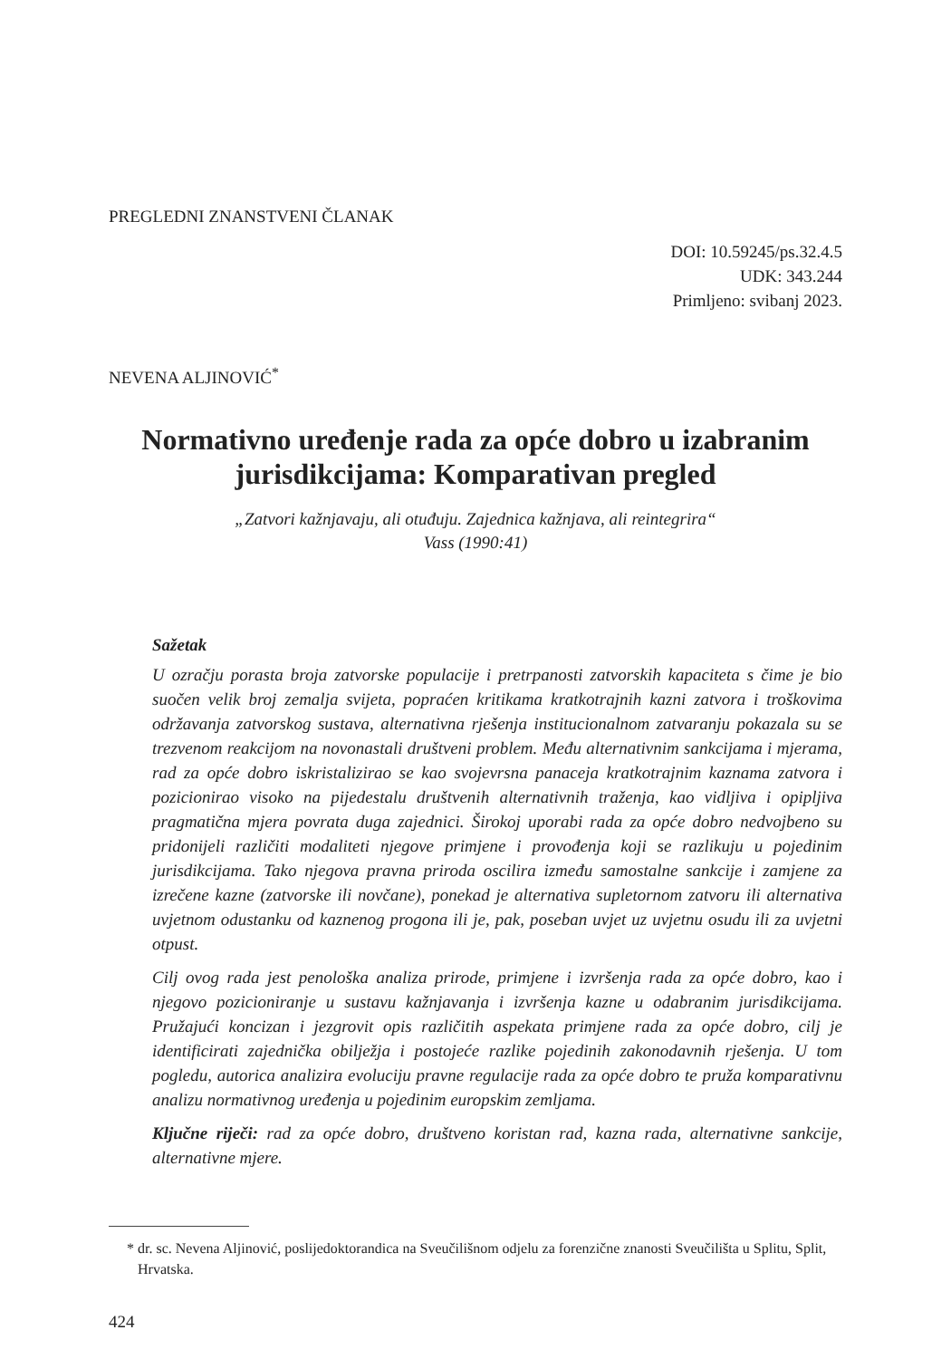PREGLEDNI ZNANSTVENI ČLANAK
DOI: 10.59245/ps.32.4.5
UDK: 343.244
Primljeno: svibanj 2023.
NEVENA ALJINOVIĆ<sup>*</sup>
Normativno uređenje rada za opće dobro u izabranim jurisdikcijama: Komparativan pregled
„Zatvori kažnjavaju, ali otuđuju. Zajednica kažnjava, ali reintegrira“
Vass (1990:41)
Sažetak
U ozračju porasta broja zatvorske populacije i pretrpanosti zatvorskih kapaciteta s čime je bio suočen velik broj zemalja svijeta, popraćen kritikama kratkotrajnih kazni zatvora i troškovima održavanja zatvorskog sustava, alternativna rješenja institucionalnom zatvaranju pokazala su se trezvenom reakcijom na novonastali društveni problem. Među alternativnim sankcijama i mjerama, rad za opće dobro iskristalizirao se kao svojevrsna panaceja kratkotrajnim kaznama zatvora i pozicionirao visoko na pijedestalu društvenih alternativnih traženja, kao vidljiva i opipljiva pragmatična mjera povrata duga zajednici. Širokoj uporabi rada za opće dobro nedvojbeno su pridonijeli različiti modaliteti njegove primjene i provođenja koji se razlikuju u pojedinim jurisdikcijama. Tako njegova pravna priroda oscilira između samostalne sankcije i zamjene za izrečene kazne (zatvorske ili novčane), ponekad je alternativa supletornom zatvoru ili alternativa uvjetnom odustanku od kaznenog progona ili je, pak, poseban uvjet uz uvjetnu osudu ili za uvjetni otpust.
Cilj ovog rada jest penološka analiza prirode, primjene i izvršenja rada za opće dobro, kao i njegovo pozicioniranje u sustavu kažnjavanja i izvršenja kazne u odabranim jurisdikcijama. Pružajući koncizan i jezgrovit opis različitih aspekata primjene rada za opće dobro, cilj je identificirati zajednička obilježja i postojeće razlike pojedinih zakonodavnih rješenja. U tom pogledu, autorica analizira evoluciju pravne regulacije rada za opće dobro te pruža komparativnu analizu normativnog uređenja u pojedinim europskim zemljama.
Ključne riječi: rad za opće dobro, društveno koristan rad, kazna rada, alternativne sankcije, alternativne mjere.
* dr. sc. Nevena Aljinović, poslijedoktorandica na Sveučilišnom odjelu za forenzične znanosti Sveučilišta u Splitu, Split, Hrvatska.
424